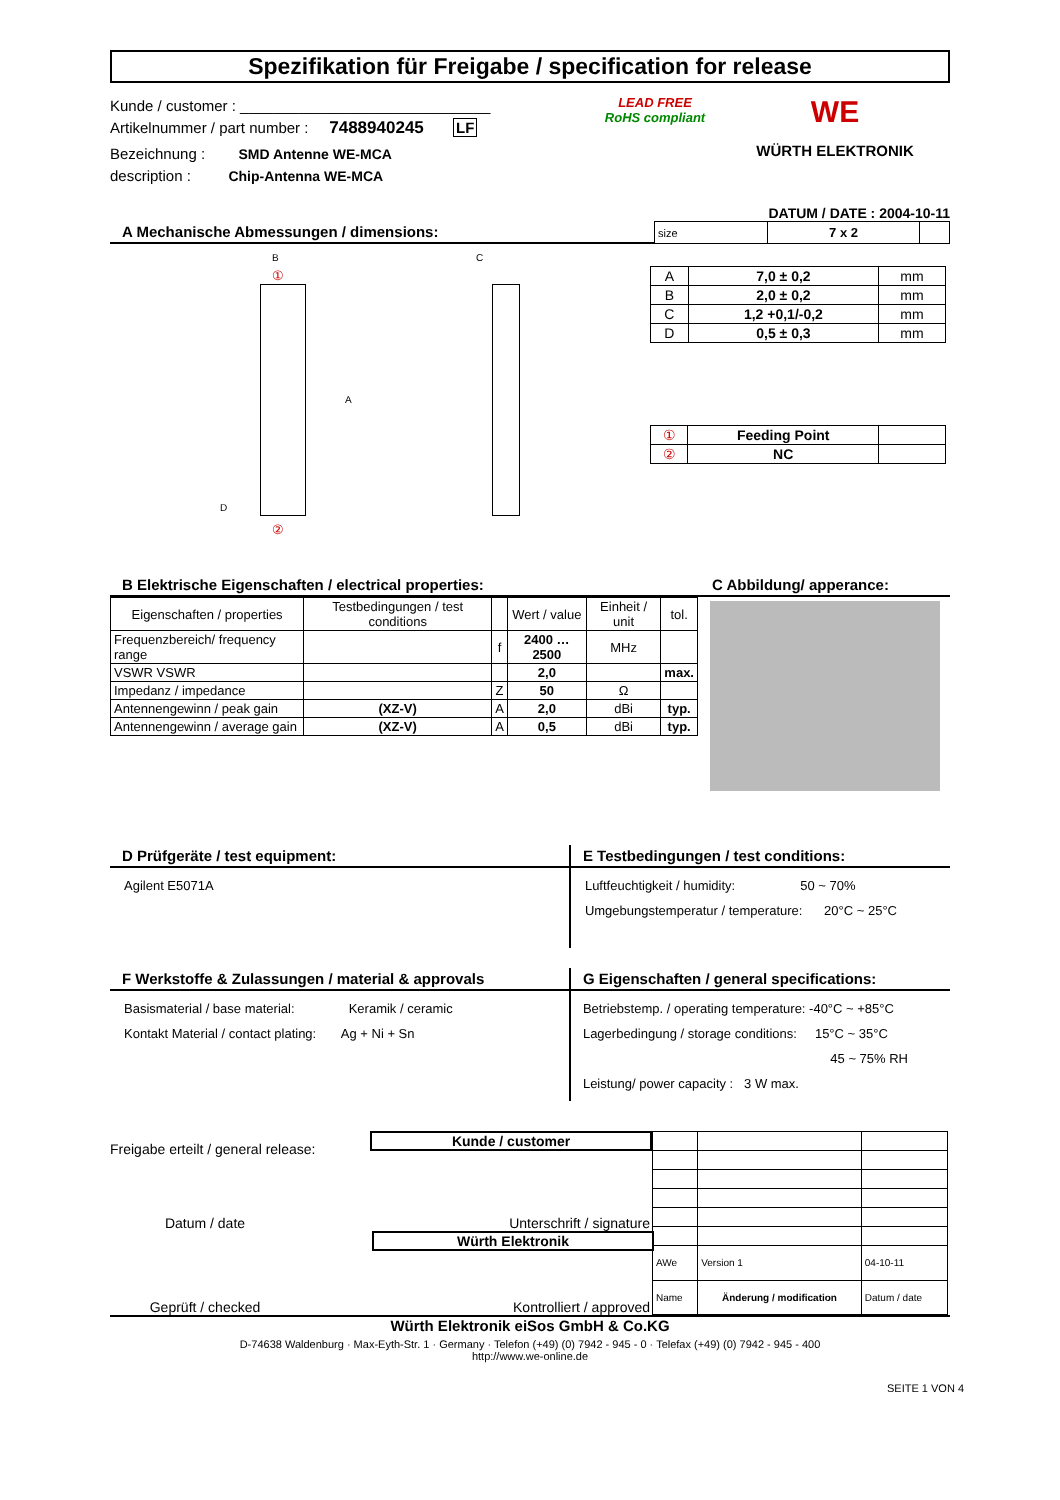Spezifikation für Freigabe / specification for release
Kunde / customer : ______________________________
Artikelnummer / part number : 7488940245 LF
Bezeichnung : SMD Antenne WE-MCA
description : Chip-Antenna WE-MCA
LEAD FREE
RoHS compliant
WE
WÜRTH ELEKTRONIK
DATUM / DATE : 2004-10-11
A Mechanische Abmessungen / dimensions:
| size | 7 x 2 | |
B C
A
D
①
②
| A | 7,0 ± 0,2 | mm |
| B | 2,0 ± 0,2 | mm |
| C | 1,2 +0,1/-0,2 | mm |
| D | 0,5 ± 0,3 | mm |
| ① | Feeding Point | |
| ② | NC | |
B Elektrische Eigenschaften / electrical properties:
| Eigenschaften / properties | Testbedingungen / test conditions | | Wert / value | Einheit / unit | tol. |
| Frequenzbereich/ frequency range | | f | 2400 … 2500 | MHz | |
| VSWR VSWR | | | 2,0 | | max. |
| Impedanz / impedance | | Z | 50 | Ω | |
| Antennengewinn / peak gain | (XZ-V) | A | 2,0 | dBi | typ. |
| Antennengewinn / average gain | (XZ-V) | A | 0,5 | dBi | typ. |
C Abbildung/ apperance:
D Prüfgeräte / test equipment:
Agilent E5071A
E Testbedingungen / test conditions:
Luftfeuchtigkeit / humidity: 50 ~ 70%
Umgebungstemperatur / temperature: 20°C ~ 25°C
F Werkstoffe & Zulassungen / material & approvals
Basismaterial / base material: Keramik / ceramic
Kontakt Material / contact plating: Ag + Ni + Sn
G Eigenschaften / general specifications:
Betriebstemp. / operating temperature: -40°C ~ +85°C
Lagerbedingung / storage conditions: 15°C ~ 35°C
45 ~ 75% RH
Leistung/ power capacity : 3 W max.
Freigabe erteilt / general release:
Kunde / customer
Datum / date Unterschrift / signature
Würth Elektronik
Geprüft / checked Kontrolliert / approved
| AWe | Version 1 | 04-10-11 |
| Name | Änderung / modification | Datum / date |
Würth Elektronik eiSos GmbH & Co.KG
D-74638 Waldenburg · Max-Eyth-Str. 1 · Germany · Telefon (+49) (0) 7942 - 945 - 0 · Telefax (+49) (0) 7942 - 945 - 400
http://www.we-online.de
SEITE 1 VON 4